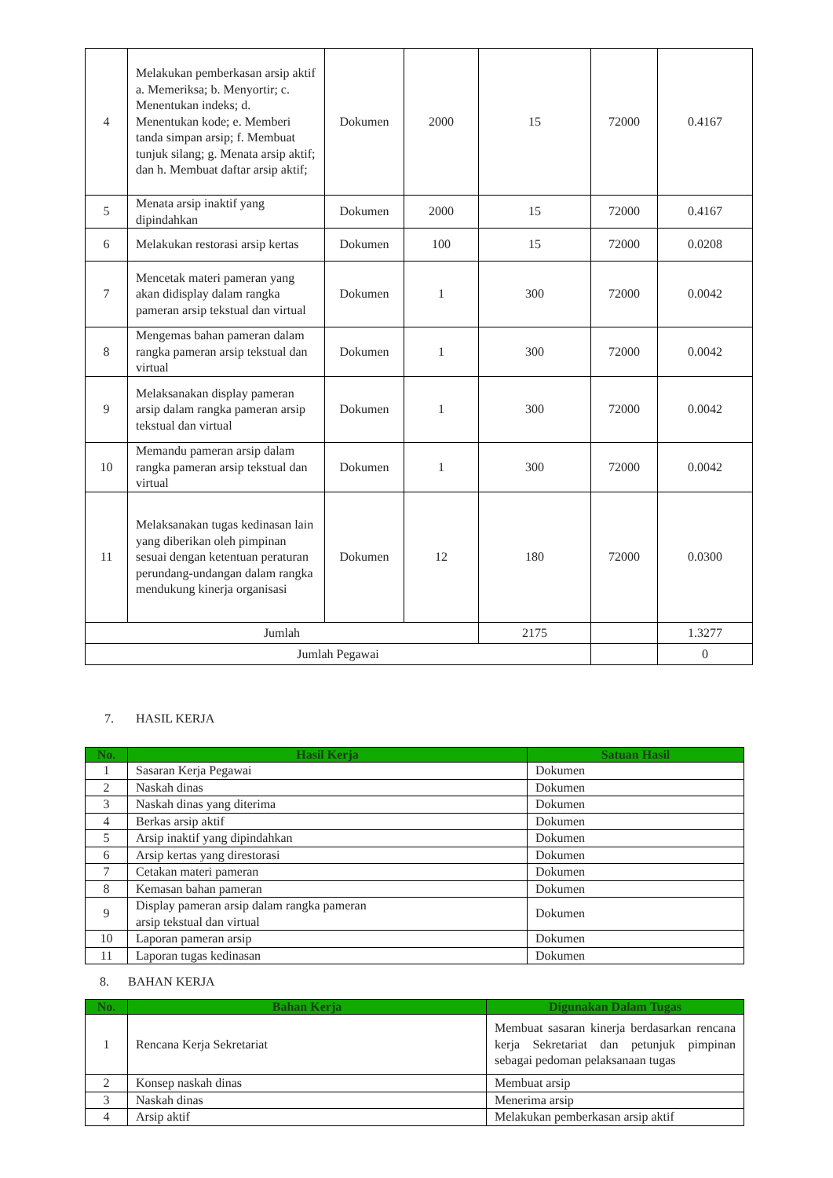| 4 | Melakukan pemberkasan arsip aktif a. Memeriksa; b. Menyortir; c. Menentukan indeks; d. Menentukan kode; e. Memberi tanda simpan arsip; f. Membuat tunjuk silang; g. Menata arsip aktif; dan h. Membuat daftar arsip aktif; | Dokumen | 2000 | 15 | 72000 | 0.4167 |
| 5 | Menata arsip inaktif yang dipindahkan | Dokumen | 2000 | 15 | 72000 | 0.4167 |
| 6 | Melakukan restorasi arsip kertas | Dokumen | 100 | 15 | 72000 | 0.0208 |
| 7 | Mencetak materi pameran yang akan didisplay dalam rangka pameran arsip tekstual dan virtual | Dokumen | 1 | 300 | 72000 | 0.0042 |
| 8 | Mengemas bahan pameran dalam rangka pameran arsip tekstual dan virtual | Dokumen | 1 | 300 | 72000 | 0.0042 |
| 9 | Melaksanakan display pameran arsip dalam rangka pameran arsip tekstual dan virtual | Dokumen | 1 | 300 | 72000 | 0.0042 |
| 10 | Memandu pameran arsip dalam rangka pameran arsip tekstual dan virtual | Dokumen | 1 | 300 | 72000 | 0.0042 |
| 11 | Melaksanakan tugas kedinasan lain yang diberikan oleh pimpinan sesuai dengan ketentuan peraturan perundang-undangan dalam rangka mendukung kinerja organisasi | Dokumen | 12 | 180 | 72000 | 0.0300 |
| Jumlah | | | | 2175 | | 1.3277 |
| Jumlah Pegawai | | | | | | 0 |
7. HASIL KERJA
| No. | Hasil Kerja | Satuan Hasil |
| --- | --- | --- |
| 1 | Sasaran Kerja Pegawai | Dokumen |
| 2 | Naskah dinas | Dokumen |
| 3 | Naskah dinas yang diterima | Dokumen |
| 4 | Berkas arsip aktif | Dokumen |
| 5 | Arsip inaktif yang dipindahkan | Dokumen |
| 6 | Arsip kertas yang direstorasi | Dokumen |
| 7 | Cetakan materi pameran | Dokumen |
| 8 | Kemasan bahan pameran | Dokumen |
| 9 | Display pameran arsip dalam rangka pameran arsip tekstual dan virtual | Dokumen |
| 10 | Laporan pameran arsip | Dokumen |
| 11 | Laporan tugas kedinasan | Dokumen |
8. BAHAN KERJA
| No. | Bahan Kerja | Digunakan Dalam Tugas |
| --- | --- | --- |
| 1 | Rencana Kerja Sekretariat | Membuat sasaran kinerja berdasarkan rencana kerja Sekretariat dan petunjuk pimpinan sebagai pedoman pelaksanaan tugas |
| 2 | Konsep naskah dinas | Membuat arsip |
| 3 | Naskah dinas | Menerima arsip |
| 4 | Arsip aktif | Melakukan pemberkasan arsip aktif |